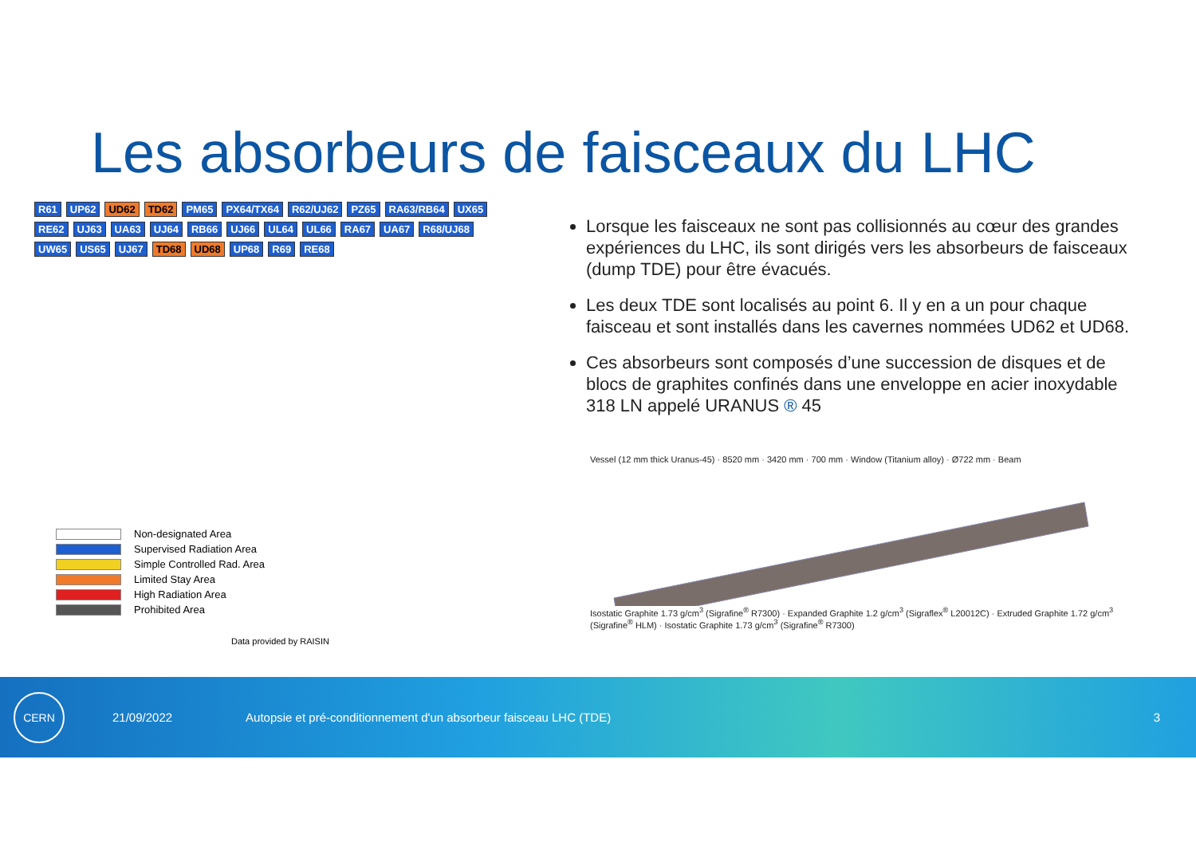Les absorbeurs de faisceaux du LHC
R61 UP62 UD62 TD62 PM65 PX64/TX64 R62/UJ62 PZ65 RA63/RB64 UX65 RE62 UJ63 UA63 UJ64 RB66 UJ66 UL64 UL66 RA67 UA67 R68/UJ68 UW65 US65 UJ67 TD68 UD68 UP68 R69 RE68
Non-designated Area
Supervised Radiation Area
Simple Controlled Rad. Area
Limited Stay Area
High Radiation Area
Prohibited Area
Data provided by RAISIN
Lorsque les faisceaux ne sont pas collisionnés au cœur des grandes expériences du LHC, ils sont dirigés vers les absorbeurs de faisceaux (dump TDE) pour être évacués.
Les deux TDE sont localisés au point 6. Il y en a un pour chaque faisceau et sont installés dans les cavernes nommées UD62 et UD68.
Ces absorbeurs sont composés d’une succession de disques et de blocs de graphites confinés dans une enveloppe en acier inoxydable 318 LN appelé URANUS ® 45
Vessel (12 mm thick Uranus-45) · 8520 mm · 3420 mm · 700 mm · Window (Titanium alloy) · Ø722 mm · Beam
Isostatic Graphite 1.73 g/cm<sup>3</sup> (Sigrafine<sup>®</sup> R7300) · Expanded Graphite 1.2 g/cm<sup>3</sup> (Sigraflex<sup>®</sup> L20012C) · Extruded Graphite 1.72 g/cm<sup>3</sup> (Sigrafine<sup>®</sup> HLM) · Isostatic Graphite 1.73 g/cm<sup>3</sup> (Sigrafine<sup>®</sup> R7300)
CERN
21/09/2022
Autopsie et pré-conditionnement d'un absorbeur faisceau LHC (TDE)
3